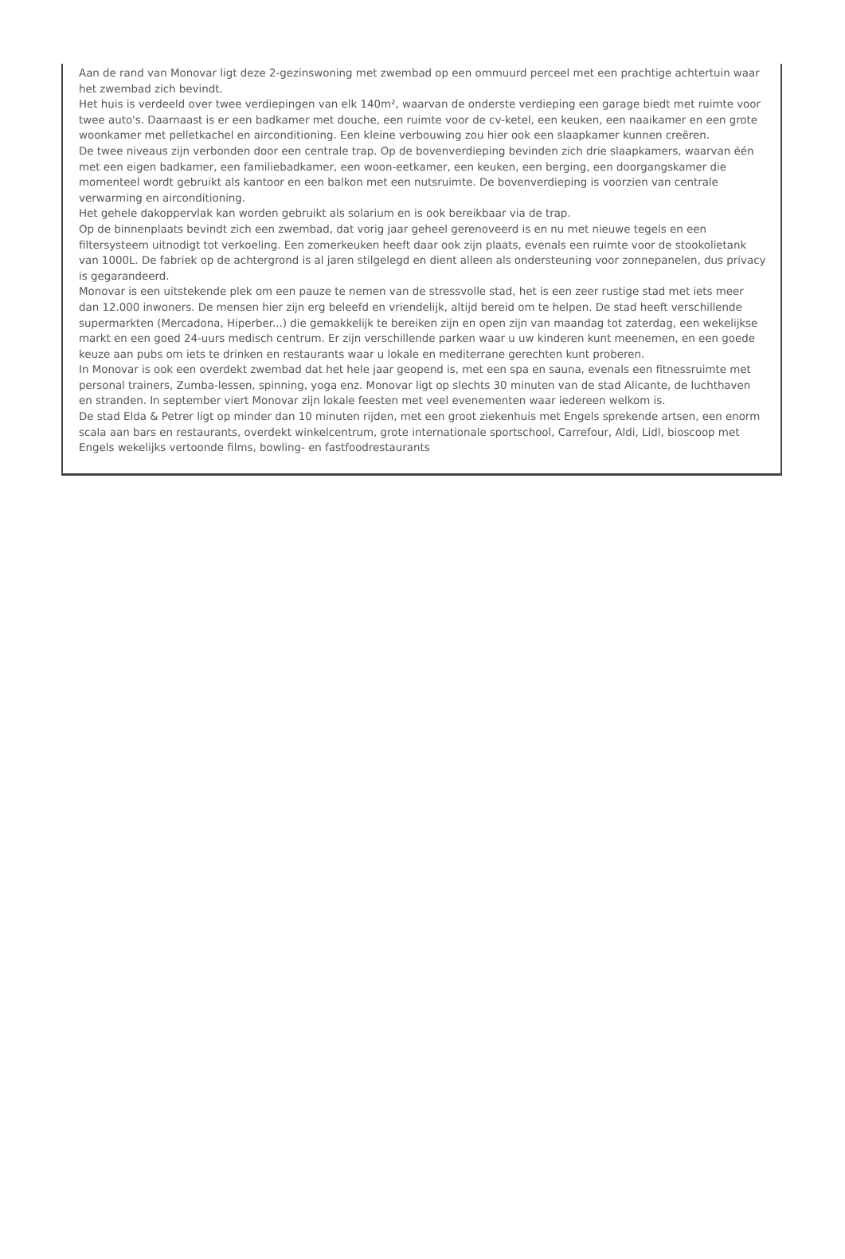Aan de rand van Monovar ligt deze 2-gezinswoning met zwembad op een ommuurd perceel met een prachtige achtertuin waar het zwembad zich bevindt.
Het huis is verdeeld over twee verdiepingen van elk 140m², waarvan de onderste verdieping een garage biedt met ruimte voor twee auto's. Daarnaast is er een badkamer met douche, een ruimte voor de cv-ketel, een keuken, een naaikamer en een grote woonkamer met pelletkachel en airconditioning. Een kleine verbouwing zou hier ook een slaapkamer kunnen creëren.
De twee niveaus zijn verbonden door een centrale trap. Op de bovenverdieping bevinden zich drie slaapkamers, waarvan één met een eigen badkamer, een familiebadkamer, een woon-eetkamer, een keuken, een berging, een doorgangskamer die momenteel wordt gebruikt als kantoor en een balkon met een nutsruimte. De bovenverdieping is voorzien van centrale verwarming en airconditioning.
Het gehele dakoppervlak kan worden gebruikt als solarium en is ook bereikbaar via de trap.
Op de binnenplaats bevindt zich een zwembad, dat vorig jaar geheel gerenoveerd is en nu met nieuwe tegels en een filtersysteem uitnodigt tot verkoeling. Een zomerkeuken heeft daar ook zijn plaats, evenals een ruimte voor de stookolietank van 1000L. De fabriek op de achtergrond is al jaren stilgelegd en dient alleen als ondersteuning voor zonnepanelen, dus privacy is gegarandeerd.
Monovar is een uitstekende plek om een pauze te nemen van de stressvolle stad, het is een zeer rustige stad met iets meer dan 12.000 inwoners. De mensen hier zijn erg beleefd en vriendelijk, altijd bereid om te helpen. De stad heeft verschillende supermarkten (Mercadona, Hiperber...) die gemakkelijk te bereiken zijn en open zijn van maandag tot zaterdag, een wekelijkse markt en een goed 24-uurs medisch centrum. Er zijn verschillende parken waar u uw kinderen kunt meenemen, en een goede keuze aan pubs om iets te drinken en restaurants waar u lokale en mediterrane gerechten kunt proberen.
In Monovar is ook een overdekt zwembad dat het hele jaar geopend is, met een spa en sauna, evenals een fitnessruimte met personal trainers, Zumba-lessen, spinning, yoga enz. Monovar ligt op slechts 30 minuten van de stad Alicante, de luchthaven en stranden. In september viert Monovar zijn lokale feesten met veel evenementen waar iedereen welkom is.
De stad Elda & Petrer ligt op minder dan 10 minuten rijden, met een groot ziekenhuis met Engels sprekende artsen, een enorm scala aan bars en restaurants, overdekt winkelcentrum, grote internationale sportschool, Carrefour, Aldi, Lidl, bioscoop met Engels wekelijks vertoonde films, bowling- en fastfoodrestaurants